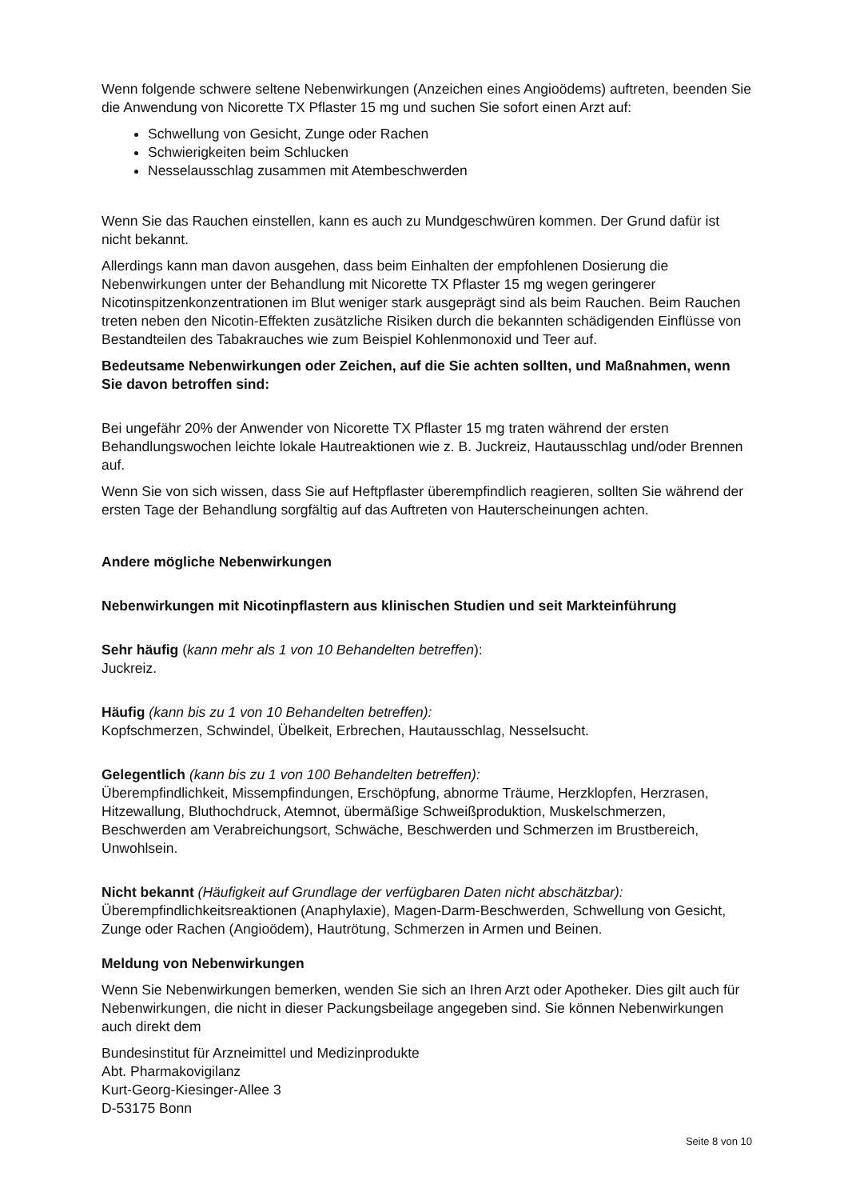Wenn folgende schwere seltene Nebenwirkungen (Anzeichen eines Angioödems) auftreten, beenden Sie die Anwendung von Nicorette TX Pflaster 15 mg und suchen Sie sofort einen Arzt auf:
Schwellung von Gesicht, Zunge oder Rachen
Schwierigkeiten beim Schlucken
Nesselausschlag zusammen mit Atembeschwerden
Wenn Sie das Rauchen einstellen, kann es auch zu Mundgeschwüren kommen. Der Grund dafür ist nicht bekannt.
Allerdings kann man davon ausgehen, dass beim Einhalten der empfohlenen Dosierung die Nebenwirkungen unter der Behandlung mit Nicorette TX Pflaster 15 mg wegen geringerer Nicotinspitzenkonzentrationen im Blut weniger stark ausgeprägt sind als beim Rauchen. Beim Rauchen treten neben den Nicotin-Effekten zusätzliche Risiken durch die bekannten schädigenden Einflüsse von Bestandteilen des Tabakrauches wie zum Beispiel Kohlenmonoxid und Teer auf.
Bedeutsame Nebenwirkungen oder Zeichen, auf die Sie achten sollten, und Maßnahmen, wenn Sie davon betroffen sind:
Bei ungefähr 20% der Anwender von Nicorette TX Pflaster 15 mg traten während der ersten Behandlungswochen leichte lokale Hautreaktionen wie z. B. Juckreiz, Hautausschlag und/oder Brennen auf.
Wenn Sie von sich wissen, dass Sie auf Heftpflaster überempfindlich reagieren, sollten Sie während der ersten Tage der Behandlung sorgfältig auf das Auftreten von Hauterscheinungen achten.
Andere mögliche Nebenwirkungen
Nebenwirkungen mit Nicotinpflastern aus klinischen Studien und seit Markteinführung
Sehr häufig (kann mehr als 1 von 10 Behandelten betreffen):
Juckreiz.
Häufig (kann bis zu 1 von 10 Behandelten betreffen):
Kopfschmerzen, Schwindel, Übelkeit, Erbrechen, Hautausschlag, Nesselsucht.
Gelegentlich (kann bis zu 1 von 100 Behandelten betreffen):
Überempfindlichkeit, Missempfindungen, Erschöpfung, abnorme Träume, Herzklopfen, Herzrasen, Hitzewallung, Bluthochdruck, Atemnot, übermäßige Schweißproduktion, Muskelschmerzen, Beschwerden am Verabreichungsort, Schwäche, Beschwerden und Schmerzen im Brustbereich, Unwohlsein.
Nicht bekannt (Häufigkeit auf Grundlage der verfügbaren Daten nicht abschätzbar):
Überempfindlichkeitsreaktionen (Anaphylaxie), Magen-Darm-Beschwerden, Schwellung von Gesicht, Zunge oder Rachen (Angioödem), Hautrötung, Schmerzen in Armen und Beinen.
Meldung von Nebenwirkungen
Wenn Sie Nebenwirkungen bemerken, wenden Sie sich an Ihren Arzt oder Apotheker. Dies gilt auch für Nebenwirkungen, die nicht in dieser Packungsbeilage angegeben sind. Sie können Nebenwirkungen auch direkt dem
Bundesinstitut für Arzneimittel und Medizinprodukte
Abt. Pharmakovigilanz
Kurt-Georg-Kiesinger-Allee 3
D-53175 Bonn
Seite 8 von 10